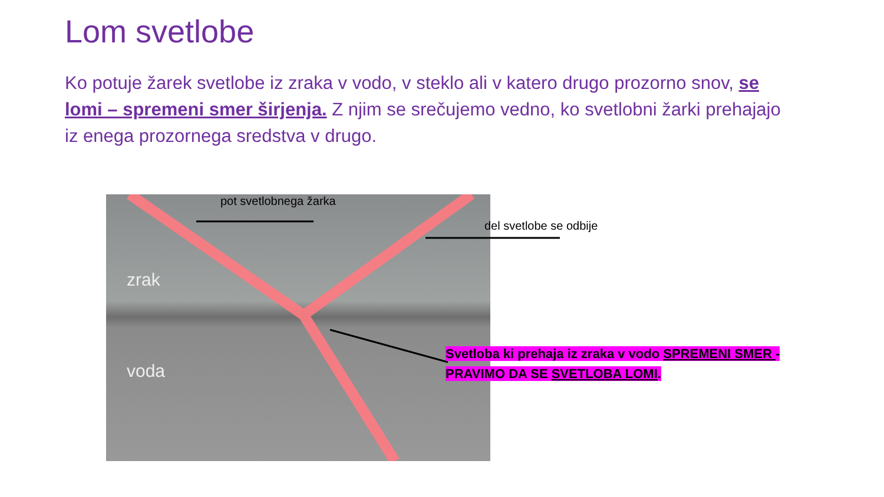Lom svetlobe
Ko potuje žarek svetlobe iz zraka v vodo, v steklo ali v katero drugo prozorno snov, se lomi – spremeni smer širjenja. Z njim se srečujemo vedno, ko svetlobni žarki prehajajo iz enega prozornega sredstva v drugo.
zrak
voda
pot svetlobnega žarka
del svetlobe se odbije
Svetloba ki prehaja iz zraka v vodo SPREMENI SMER - PRAVIMO DA SE SVETLOBA LOMI.